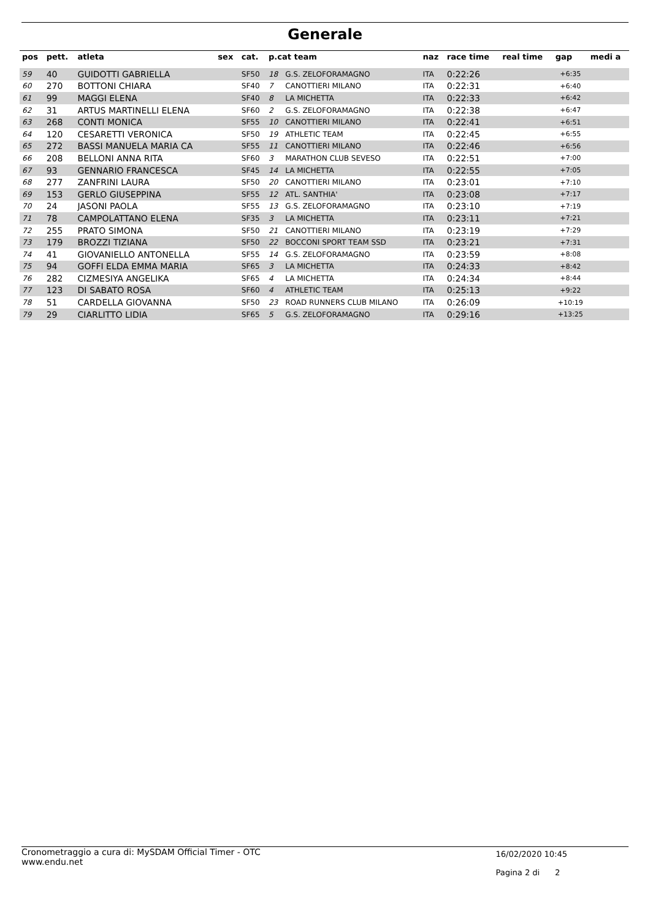Generale
| pos | pett. | atleta | sex | cat. | p.cat team | | naz | race time | real time | gap | medi a |
| --- | --- | --- | --- | --- | --- | --- | --- | --- | --- | --- | --- |
| 59 | 40 | GUIDOTTI GABRIELLA | | SF50 | 18 | G.S. ZELOFORAMAGNO | ITA | 0:22:26 | | +6:35 | |
| 60 | 270 | BOTTONI CHIARA | | SF40 | 7 | CANOTTIERI MILANO | ITA | 0:22:31 | | +6:40 | |
| 61 | 99 | MAGGI ELENA | | SF40 | 8 | LA MICHETTA | ITA | 0:22:33 | | +6:42 | |
| 62 | 31 | ARTUS MARTINELLI ELENA | | SF60 | 2 | G.S. ZELOFORAMAGNO | ITA | 0:22:38 | | +6:47 | |
| 63 | 268 | CONTI MONICA | | SF55 | 10 | CANOTTIERI MILANO | ITA | 0:22:41 | | +6:51 | |
| 64 | 120 | CESARETTI VERONICA | | SF50 | 19 | ATHLETIC TEAM | ITA | 0:22:45 | | +6:55 | |
| 65 | 272 | BASSI MANUELA MARIA CA | | SF55 | 11 | CANOTTIERI MILANO | ITA | 0:22:46 | | +6:56 | |
| 66 | 208 | BELLONI ANNA RITA | | SF60 | 3 | MARATHON CLUB SEVESO | ITA | 0:22:51 | | +7:00 | |
| 67 | 93 | GENNARIO FRANCESCA | | SF45 | 14 | LA MICHETTA | ITA | 0:22:55 | | +7:05 | |
| 68 | 277 | ZANFRINI LAURA | | SF50 | 20 | CANOTTIERI MILANO | ITA | 0:23:01 | | +7:10 | |
| 69 | 153 | GERLO GIUSEPPINA | | SF55 | 12 | ATL. SANTHIA' | ITA | 0:23:08 | | +7:17 | |
| 70 | 24 | JASONI PAOLA | | SF55 | 13 | G.S. ZELOFORAMAGNO | ITA | 0:23:10 | | +7:19 | |
| 71 | 78 | CAMPOLATTANO ELENA | | SF35 | 3 | LA MICHETTA | ITA | 0:23:11 | | +7:21 | |
| 72 | 255 | PRATO SIMONA | | SF50 | 21 | CANOTTIERI MILANO | ITA | 0:23:19 | | +7:29 | |
| 73 | 179 | BROZZI TIZIANA | | SF50 | 22 | BOCCONI SPORT TEAM SSD | ITA | 0:23:21 | | +7:31 | |
| 74 | 41 | GIOVANIELLO ANTONELLA | | SF55 | 14 | G.S. ZELOFORAMAGNO | ITA | 0:23:59 | | +8:08 | |
| 75 | 94 | GOFFI ELDA EMMA MARIA | | SF65 | 3 | LA MICHETTA | ITA | 0:24:33 | | +8:42 | |
| 76 | 282 | CIZMESIYA ANGELIKA | | SF65 | 4 | LA MICHETTA | ITA | 0:24:34 | | +8:44 | |
| 77 | 123 | DI SABATO ROSA | | SF60 | 4 | ATHLETIC TEAM | ITA | 0:25:13 | | +9:22 | |
| 78 | 51 | CARDELLA GIOVANNA | | SF50 | 23 | ROAD RUNNERS CLUB MILANO | ITA | 0:26:09 | | +10:19 | |
| 79 | 29 | CIARLITTO LIDIA | | SF65 | 5 | G.S. ZELOFORAMAGNO | ITA | 0:29:16 | | +13:25 | |
Cronometraggio a cura di: MySDAM Official Timer - OTC
www.endu.net
16/02/2020 10:45
Pagina 2 di 2